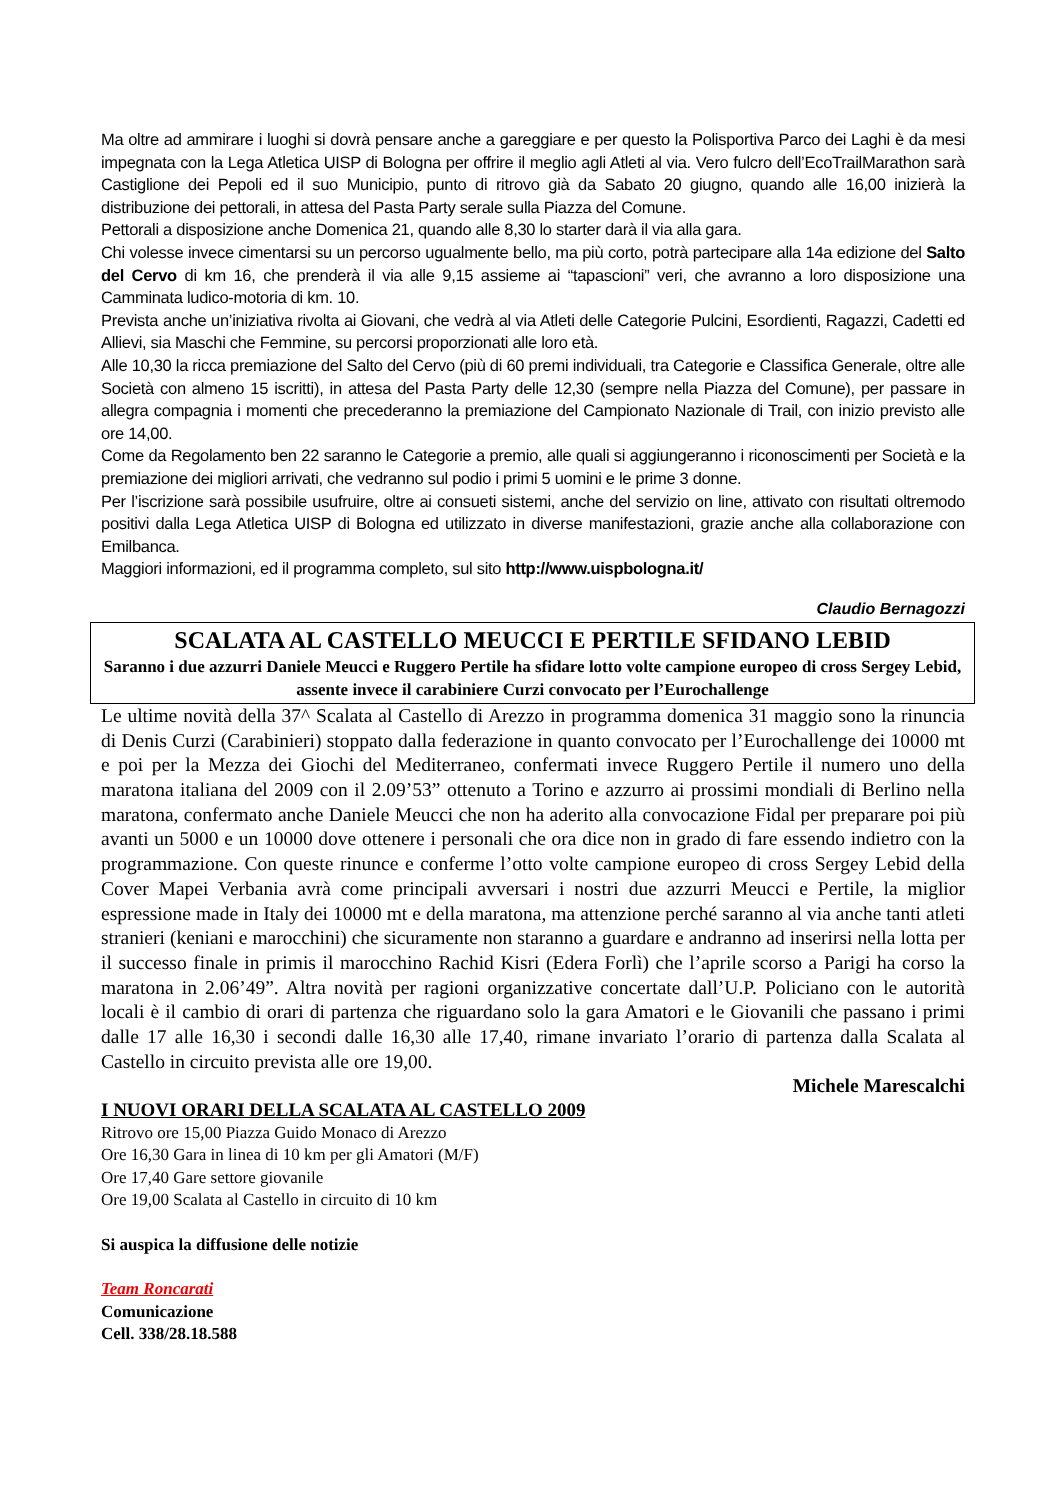Ma oltre ad ammirare i luoghi si dovrà pensare anche a gareggiare e per questo la Polisportiva Parco dei Laghi è da mesi impegnata con la Lega Atletica UISP di Bologna per offrire il meglio agli Atleti al via. Vero fulcro dell’EcoTrailMarathon sarà Castiglione dei Pepoli ed il suo Municipio, punto di ritrovo già da Sabato 20 giugno, quando alle 16,00 inizierà la distribuzione dei pettorali, in attesa del Pasta Party serale sulla Piazza del Comune.
Pettorali a disposizione anche Domenica 21, quando alle 8,30 lo starter darà il via alla gara.
Chi volesse invece cimentarsi su un percorso ugualmente bello, ma più corto, potrà partecipare alla 14a edizione del Salto del Cervo di km 16, che prenderà il via alle 9,15 assieme ai “tapascioni” veri, che avranno a loro disposizione una Camminata ludico-motoria di km. 10.
Prevista anche un’iniziativa rivolta ai Giovani, che vedrà al via Atleti delle Categorie Pulcini, Esordienti, Ragazzi, Cadetti ed Allievi, sia Maschi che Femmine, su percorsi proporzionati alle loro età.
Alle 10,30 la ricca premiazione del Salto del Cervo (più di 60 premi individuali, tra Categorie e Classifica Generale, oltre alle Società con almeno 15 iscritti), in attesa del Pasta Party delle 12,30 (sempre nella Piazza del Comune), per passare in allegra compagnia i momenti che precederanno la premiazione del Campionato Nazionale di Trail, con inizio previsto alle ore 14,00.
Come da Regolamento ben 22 saranno le Categorie a premio, alle quali si aggiungeranno i riconoscimenti per Società e la premiazione dei migliori arrivati, che vedranno sul podio i primi 5 uomini e le prime 3 donne.
Per l’iscrizione sarà possibile usufruire, oltre ai consueti sistemi, anche del servizio on line, attivato con risultati oltremodo positivi dalla Lega Atletica UISP di Bologna ed utilizzato in diverse manifestazioni, grazie anche alla collaborazione con Emilbanca.
Maggiori informazioni, ed il programma completo, sul sito http://www.uispbologna.it/
Claudio Bernagozzi
SCALATA AL CASTELLO MEUCCI E PERTILE SFIDANO LEBID
Saranno i due azzurri Daniele Meucci e Ruggero Pertile ha sfidare lotto volte campione europeo di cross Sergey Lebid, assente invece il carabiniere Curzi convocato per l’Eurochallenge
Le ultime novità della 37^ Scalata al Castello di Arezzo in programma domenica 31 maggio sono la rinuncia di Denis Curzi (Carabinieri) stoppato dalla federazione in quanto convocato per l’Eurochallenge dei 10000 mt e poi per la Mezza dei Giochi del Mediterraneo, confermati invece Ruggero Pertile il numero uno della maratona italiana del 2009 con il 2.09’53” ottenuto a Torino e azzurro ai prossimi mondiali di Berlino nella maratona, confermato anche Daniele Meucci che non ha aderito alla convocazione Fidal per preparare poi più avanti un 5000 e un 10000 dove ottenere i personali che ora dice non in grado di fare essendo indietro con la programmazione. Con queste rinunce e conferme l’otto volte campione europeo di cross Sergey Lebid della Cover Mapei Verbania avrà come principali avversari i nostri due azzurri Meucci e Pertile, la miglior espressione made in Italy dei 10000 mt e della maratona, ma attenzione perché saranno al via anche tanti atleti stranieri (keniani e marocchini) che sicuramente non staranno a guardare e andranno ad inserirsi nella lotta per il successo finale in primis il marocchino Rachid Kisri (Edera Forlì) che l’aprile scorso a Parigi ha corso la maratona in 2.06’49”. Altra novità per ragioni organizzative concertate dall’U.P. Policiano con le autorità locali è il cambio di orari di partenza che riguardano solo la gara Amatori e le Giovanili che passano i primi dalle 17 alle 16,30 i secondi dalle 16,30 alle 17,40, rimane invariato l’orario di partenza dalla Scalata al Castello in circuito prevista alle ore 19,00.
Michele Marescalchi
I NUOVI ORARI DELLA SCALATA AL CASTELLO 2009
Ritrovo ore 15,00 Piazza Guido Monaco di Arezzo
Ore 16,30 Gara in linea di 10 km per gli Amatori (M/F)
Ore 17,40 Gare settore giovanile
Ore 19,00 Scalata al Castello in circuito di 10 km
Si auspica la diffusione delle notizie
Team Roncarati
Comunicazione
Cell. 338/28.18.588